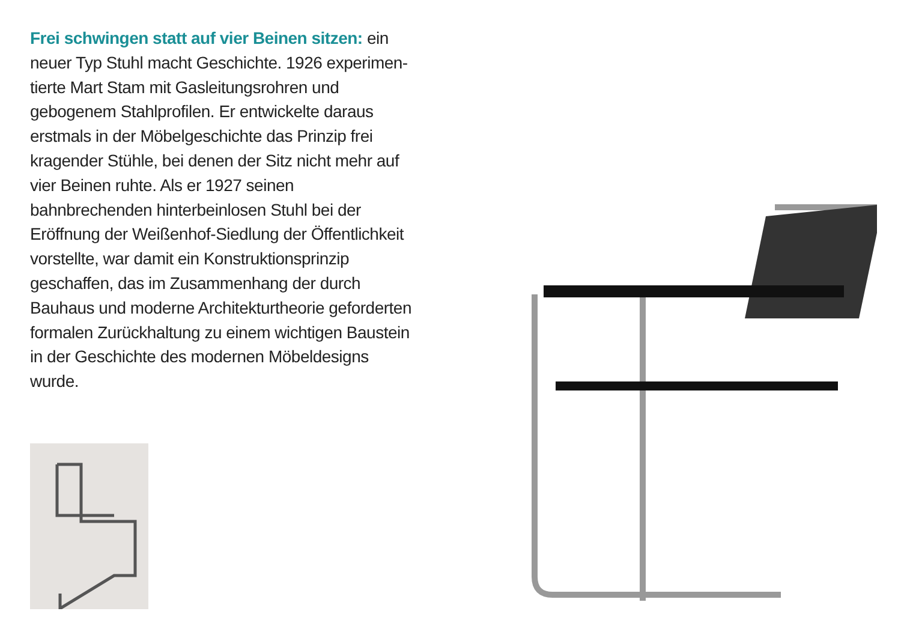Frei schwingen statt auf vier Beinen sitzen: ein neuer Typ Stuhl macht Geschichte. 1926 experimen­tierte Mart Stam mit Gasleitungsrohren und gebogenem Stahlprofilen. Er entwickelte daraus erstmals in der Möbelgeschichte das Prinzip frei kragender Stühle, bei denen der Sitz nicht mehr auf vier Beinen ruhte. Als er 1927 seinen bahnbrechenden hinter­beinlosen Stuhl bei der Eröffnung der Weißenhof-Siedlung der Öffentlichkeit vorstellte, war damit ein Konstruktionsprinzip geschaffen, das im Zusammen­hang der durch Bauhaus und moderne Architektur­theorie geforderten formalen Zurückhaltung zu einem wichtigen Baustein in der Geschichte des modernen Möbeldesigns wurde.